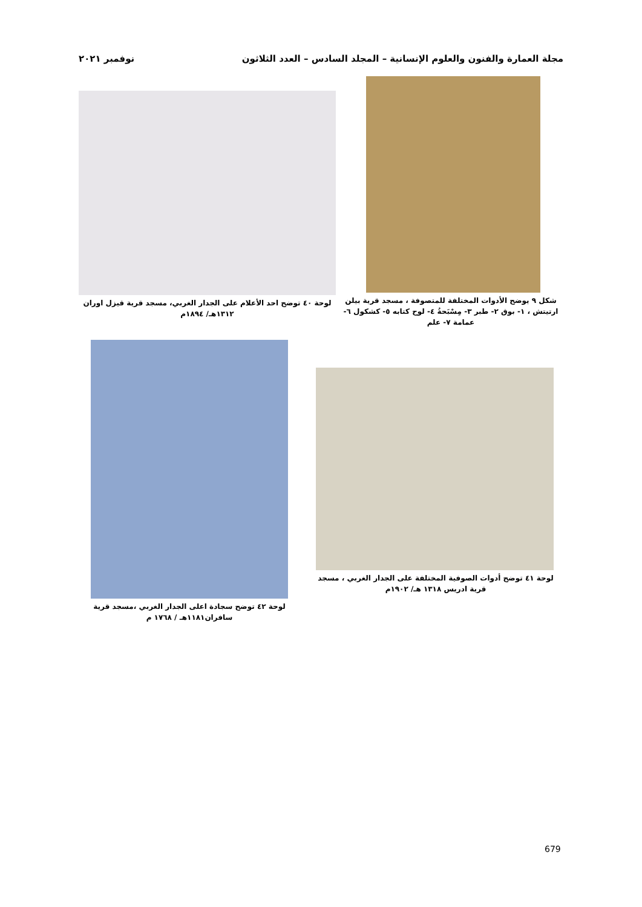مجلة العمارة والفنون والعلوم الإنسانية – المجلد السادس – العدد الثلاثون نوفمبر ٢٠٢١
شكل ٩ يوضح الأدوات المختلفة للمتصوفة ، مسجد قرية بيلن ارتيتش ، ١- بوق ٢- طبر ٣- مِسْبَحةُ ٤- لوح كتابه ٥- كشكول ٦-عمامة ٧- علم
لوحة ٤٠ توضح احد الأعلام على الجدار الغربي، مسجد قرية قيزل اوران ١٣١٢هـ/ ١٨٩٤م
لوحة ٤١ توضح أدوات الصوفية المختلفة على الجدار الغربي ، مسجد قرية ادريس ١٣١٨ هـ/ ١٩٠٢م
لوحة ٤٢ توضح سجادة اعلى الجدار الغربي ،مسجد قرية سافران١١٨١هـ / ١٧٦٨ م
679